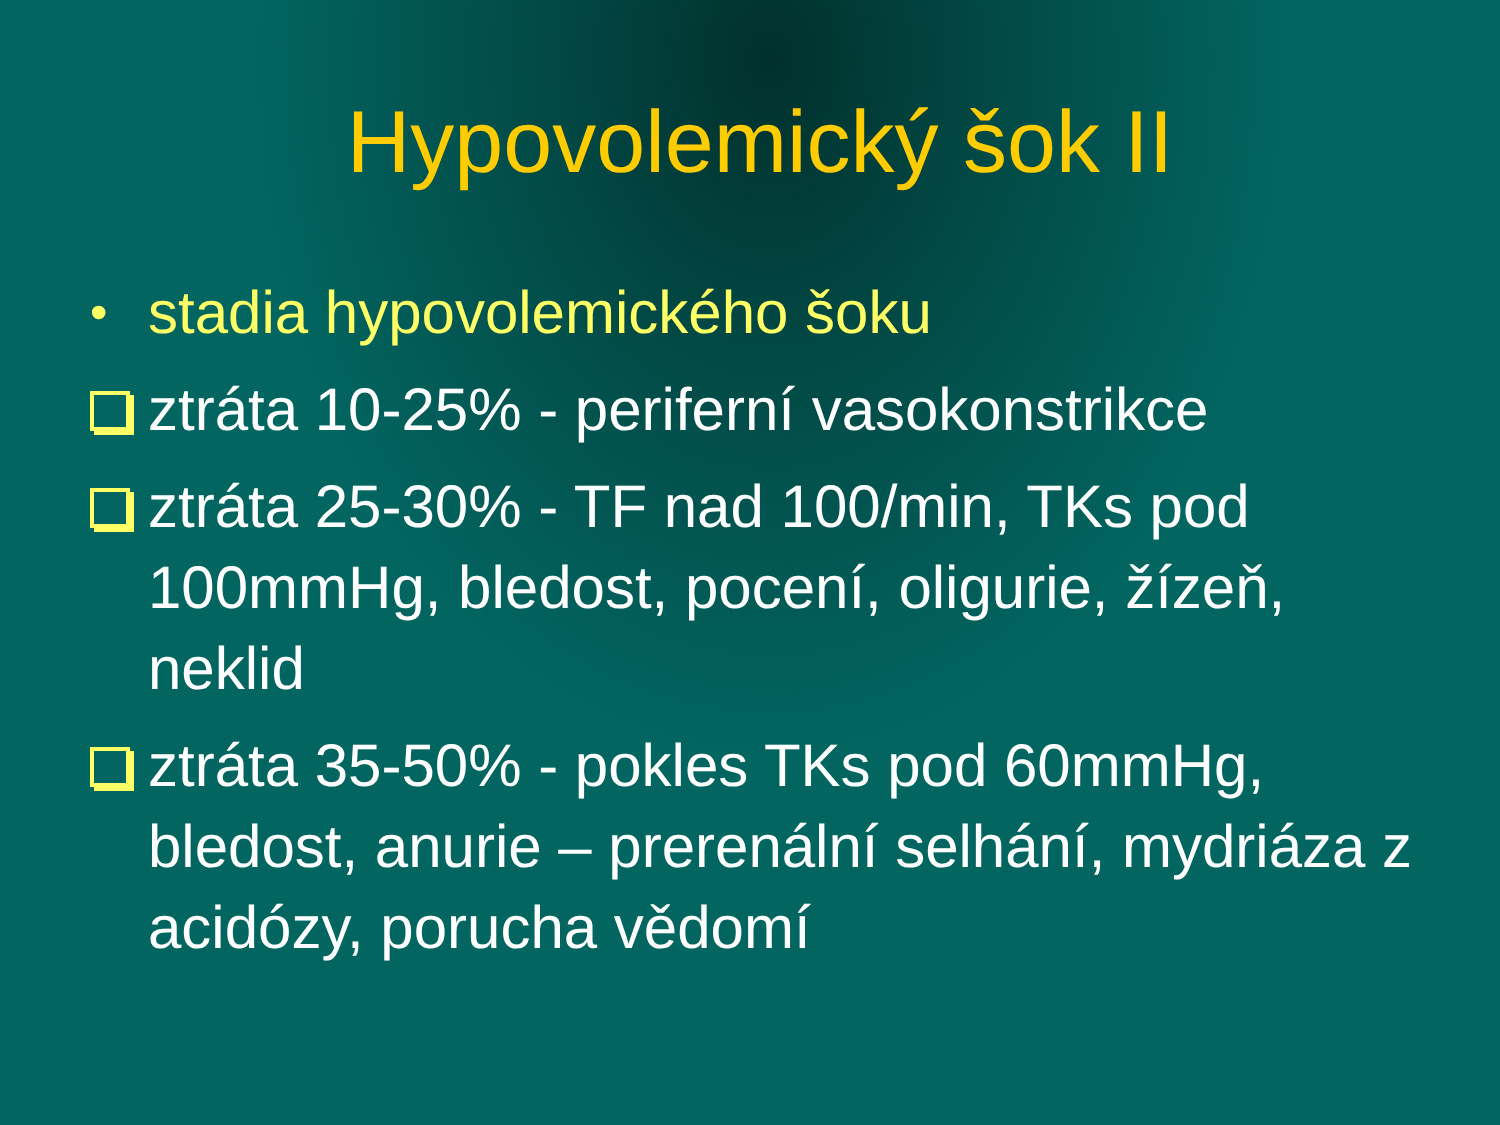Hypovolemický šok II
• stadia hypovolemického šoku
ztráta 10-25% - periferní vasokonstrikce
ztráta 25-30% - TF nad 100/min, TKs pod 100mmHg, bledost, pocení, oligurie, žízeň, neklid
ztráta 35-50% - pokles TKs pod 60mmHg, bledost, anurie – prerenální selhání, mydriáza z acidózy, porucha vědomí